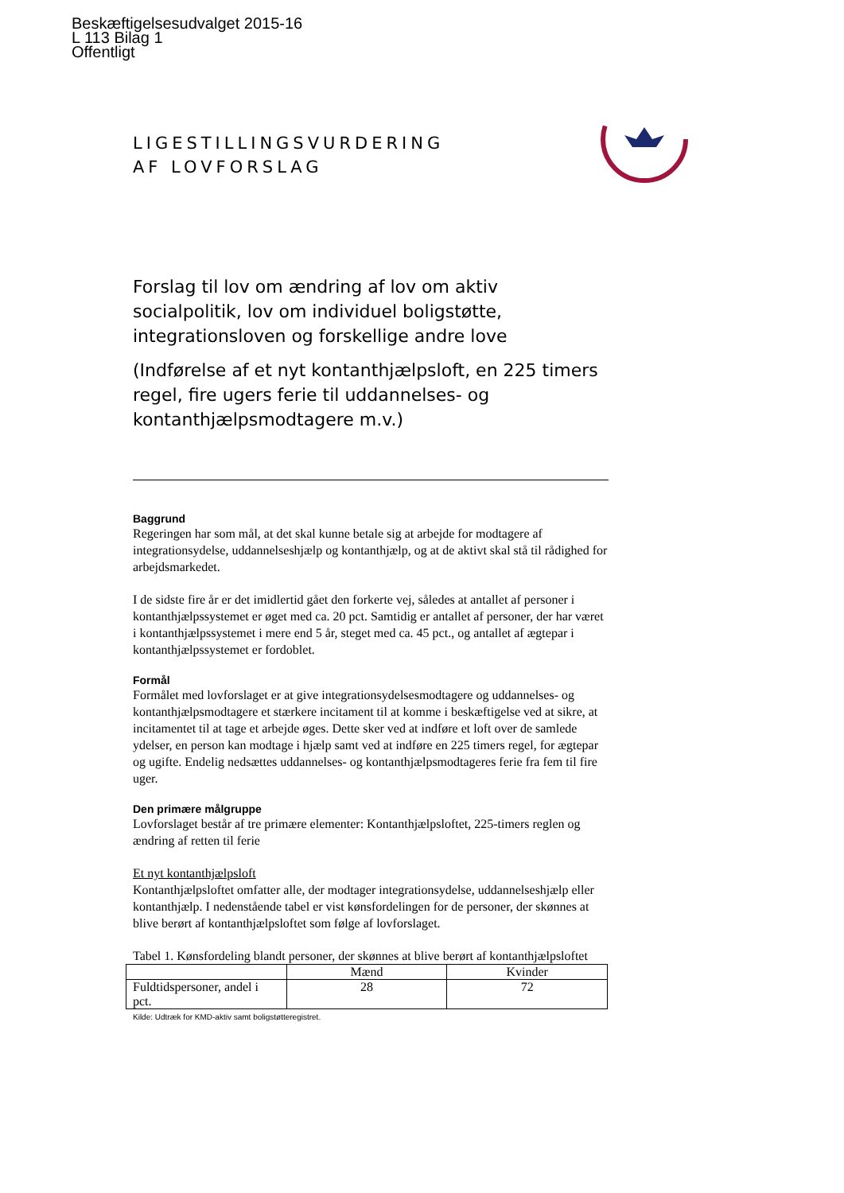Beskæftigelsesudvalget 2015-16
L 113 Bilag 1
Offentligt
LIGESTILLINGSVURDERING
AF LOVFORSLAG
Forslag til lov om ændring af lov om aktiv socialpolitik, lov om individuel boligstøtte, integrationsloven og forskellige andre love
(Indførelse af et nyt kontanthjælpsloft, en 225 timers regel, fire ugers ferie til uddannelses- og kontanthjælpsmodtagere m.v.)
Baggrund
Regeringen har som mål, at det skal kunne betale sig at arbejde for modtagere af integrationsydelse, uddannelseshjælp og kontanthjælp, og at de aktivt skal stå til rådighed for arbejdsmarkedet.
I de sidste fire år er det imidlertid gået den forkerte vej, således at antallet af personer i kontanthjælpssystemet er øget med ca. 20 pct. Samtidig er antallet af personer, der har været i kontanthjælpssystemet i mere end 5 år, steget med ca. 45 pct., og antallet af ægtepar i kontanthjælpssystemet er fordoblet.
Formål
Formålet med lovforslaget er at give integrationsydelsesmodtagere og uddannelses- og kontanthjælpsmodtagere et stærkere incitament til at komme i beskæftigelse ved at sikre, at incitamentet til at tage et arbejde øges. Dette sker ved at indføre et loft over de samlede ydelser, en person kan modtage i hjælp samt ved at indføre en 225 timers regel, for ægtepar og ugifte. Endelig nedsættes uddannelses- og kontanthjælpsmodtageres ferie fra fem til fire uger.
Den primære målgruppe
Lovforslaget består af tre primære elementer: Kontanthjælpsloftet, 225-timers reglen og ændring af retten til ferie
Et nyt kontanthjælpsloft
Kontanthjælpsloftet omfatter alle, der modtager integrationsydelse, uddannelseshjælp eller kontanthjælp. I nedenstående tabel er vist kønsfordelingen for de personer, der skønnes at blive berørt af kontanthjælpsloftet som følge af lovforslaget.
Tabel 1. Kønsfordeling blandt personer, der skønnes at blive berørt af kontanthjælpsloftet
| | Mænd | Kvinder |
| --- | --- | --- |
| Fuldtidspersoner, andel i pct. | 28 | 72 |
Kilde: Udtræk for KMD-aktiv samt boligstøtteregistret.